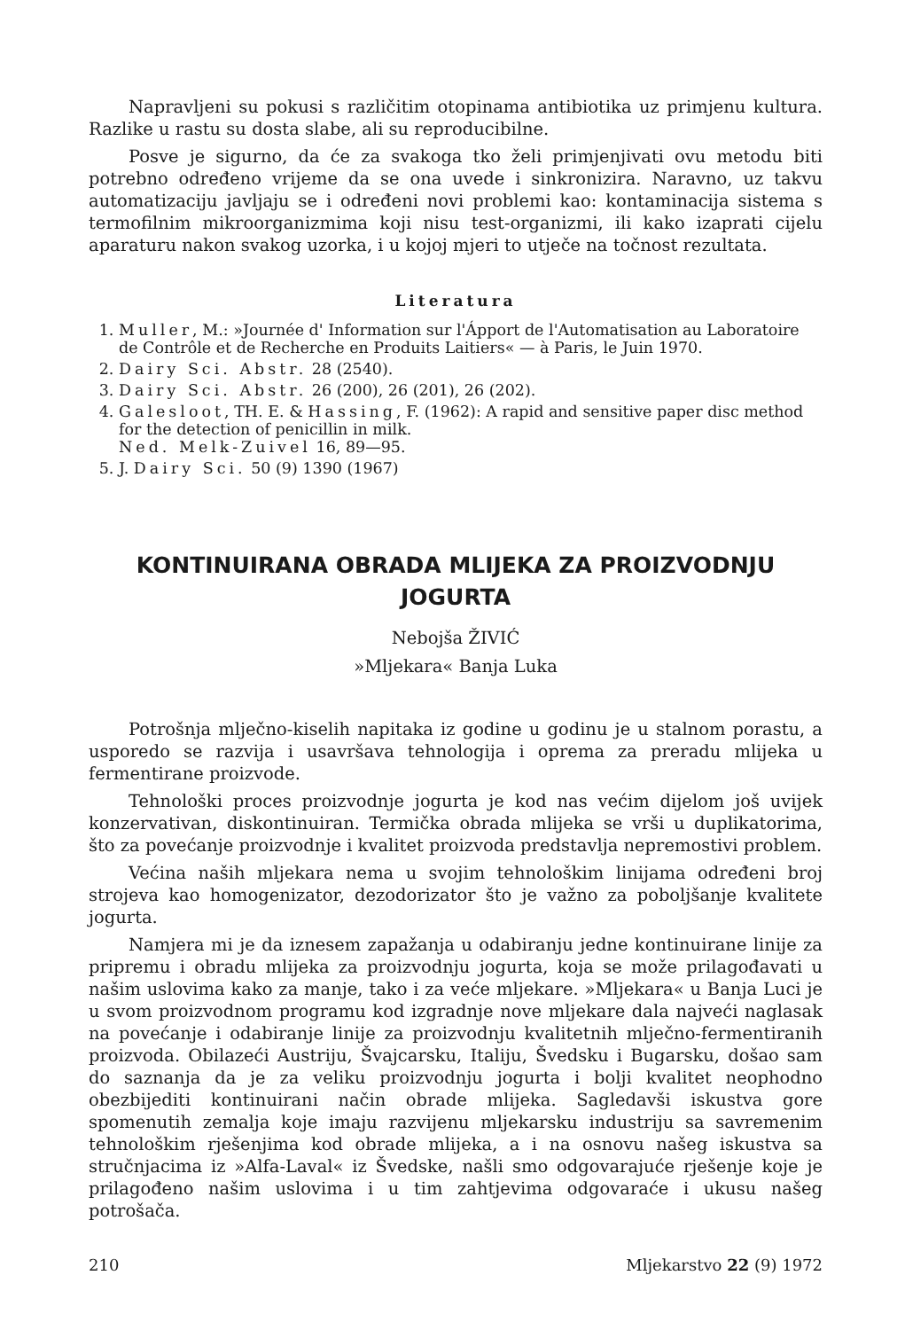Napravljeni su pokusi s različitim otopinama antibiotika uz primjenu kultura. Razlike u rastu su dosta slabe, ali su reproducibilne.
Posve je sigurno, da će za svakoga tko želi primjenjivati ovu metodu biti potrebno određeno vrijeme da se ona uvede i sinkronizira. Naravno, uz takvu automatizaciju javljaju se i određeni novi problemi kao: kontaminacija sistema s termofilnim mikroorganizmima koji nisu test-organizmi, ili kako izaprati cijelu aparaturu nakon svakog uzorka, i u kojoj mjeri to utječe na točnost rezultata.
Literatura
1. Muller, M.: »Journée d' Information sur l'Ápport de l'Automatisation au Laboratoire de Contrôle et de Recherche en Produits Laitiers« — à Paris, le Juin 1970.
2. Dairy Sci. Abstr. 28 (2540).
3. Dairy Sci. Abstr. 26 (200), 26 (201), 26 (202).
4. Galesloot, TH. E. & Hassing, F. (1962): A rapid and sensitive paper disc method for the detection of penicillin in milk.
Ned. Melk-Zuivel 16, 89—95.
5. J. Dairy Sci. 50 (9) 1390 (1967)
KONTINUIRANA OBRADA MLIJEKA ZA PROIZVODNJU
JOGURTA
Nebojša ŽIVIĆ
»Mljekara« Banja Luka
Potrošnja mlječno-kiselih napitaka iz godine u godinu je u stalnom porastu, a usporedo se razvija i usavršava tehnologija i oprema za preradu mlijeka u fermentirane proizvode.
Tehnološki proces proizvodnje jogurta je kod nas većim dijelom još uvijek konzervativan, diskontinuiran. Termička obrada mlijeka se vrši u duplikatorima, što za povećanje proizvodnje i kvalitet proizvoda predstavlja nepremostivi problem.
Većina naših mljekara nema u svojim tehnološkim linijama određeni broj strojeva kao homogenizator, dezodorizator što je važno za poboljšanje kvalitete jogurta.
Namjera mi je da iznesem zapažanja u odabiranju jedne kontinuirane linije za pripremu i obradu mlijeka za proizvodnju jogurta, koja se može prilagođavati u našim uslovima kako za manje, tako i za veće mljekare. »Mljekara« u Banja Luci je u svom proizvodnom programu kod izgradnje nove mljekare dala najveći naglasak na povećanje i odabiranje linije za proizvodnju kvalitetnih mlječno-fermentiranih proizvoda. Obilazeći Austriju, Švajcarsku, Italiju, Švedsku i Bugarsku, došao sam do saznanja da je za veliku proizvodnju jogurta i bolji kvalitet neophodno obezbijediti kontinuirani način obrade mlijeka. Sagledavši iskustva gore spomenutih zemalja koje imaju razvijenu mljekarsku industriju sa savremenim tehnološkim rješenjima kod obrade mlijeka, a i na osnovu našeg iskustva sa stručnjacima iz »Alfa-Laval« iz Švedske, našli smo odgovarajuće rješenje koje je prilagođeno našim uslovima i u tim zahtjevima odgovaraće i ukusu našeg potrošača.
210 Mljekarstvo 22 (9) 1972